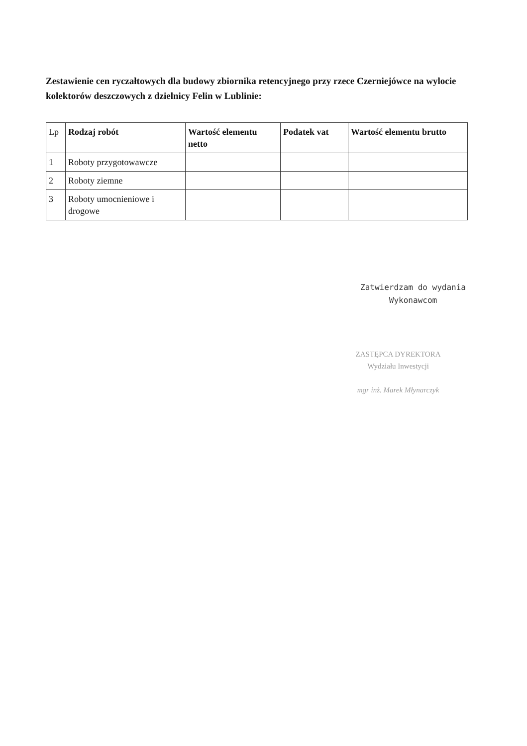Zestawienie cen ryczałtowych dla budowy zbiornika retencyjnego przy rzece Czerniejówce na wylocie kolektorów deszczowych z dzielnicy Felin w Lublinie:
| Lp | Rodzaj robót | Wartość elementu netto | Podatek vat | Wartość elementu brutto |
| --- | --- | --- | --- | --- |
| 1 | Roboty przygotowawcze | | | |
| 2 | Roboty ziemne | | | |
| 3 | Roboty umocnieniowe i drogowe | | | |
Zatwierdzam do wydania
Wykonawcom
ZASTĘPCA DYREKTORA
Wydziału Inwestycji
mgr inż. Marek Młynarczyk